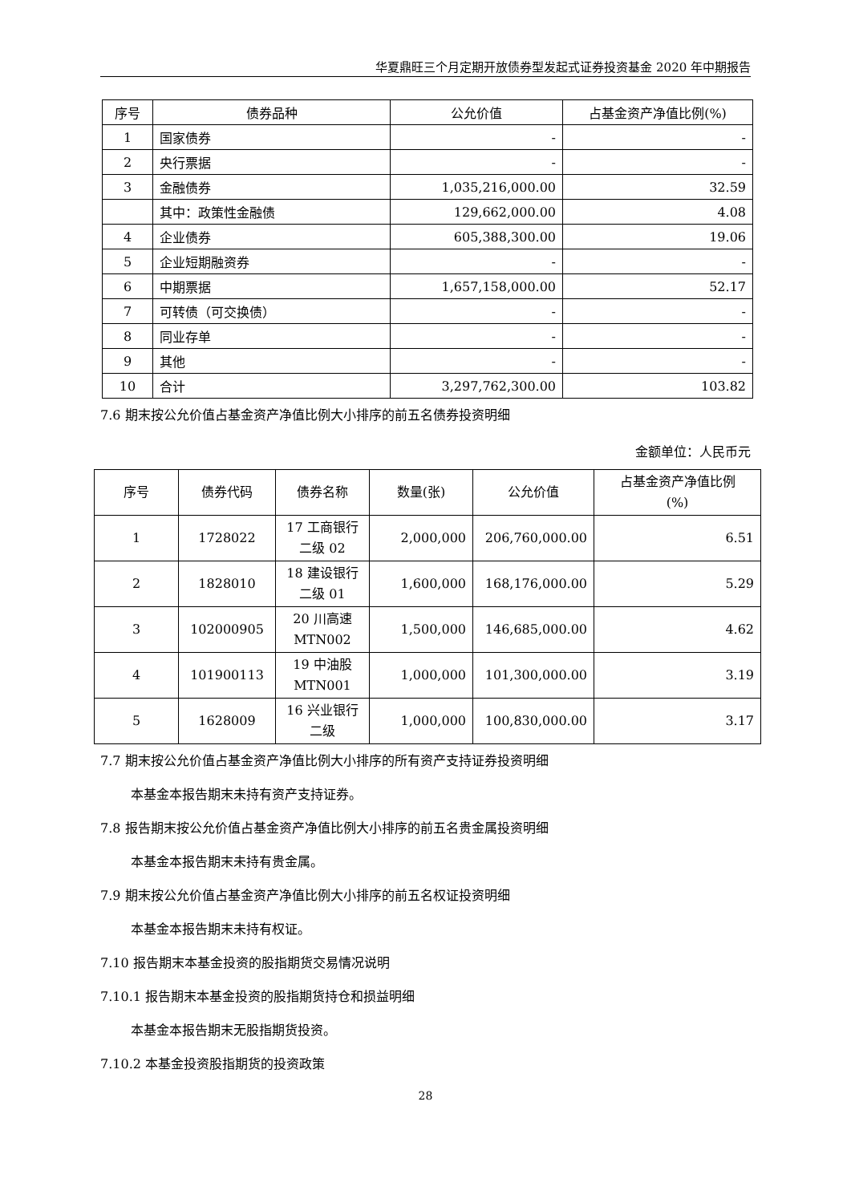华夏鼎旺三个月定期开放债券型发起式证券投资基金 2020 年中期报告
| 序号 | 债券品种 | 公允价值 | 占基金资产净值比例(%) |
| --- | --- | --- | --- |
| 1 | 国家债券 | - | - |
| 2 | 央行票据 | - | - |
| 3 | 金融债券 | 1,035,216,000.00 | 32.59 |
| | 其中：政策性金融债 | 129,662,000.00 | 4.08 |
| 4 | 企业债券 | 605,388,300.00 | 19.06 |
| 5 | 企业短期融资券 | - | - |
| 6 | 中期票据 | 1,657,158,000.00 | 52.17 |
| 7 | 可转债（可交换债） | - | - |
| 8 | 同业存单 | - | - |
| 9 | 其他 | - | - |
| 10 | 合计 | 3,297,762,300.00 | 103.82 |
7.6 期末按公允价值占基金资产净值比例大小排序的前五名债券投资明细
金额单位：人民币元
| 序号 | 债券代码 | 债券名称 | 数量(张) | 公允价值 | 占基金资产净值比例 (%) |
| --- | --- | --- | --- | --- | --- |
| 1 | 1728022 | 17 工商银行 二级 02 | 2,000,000 | 206,760,000.00 | 6.51 |
| 2 | 1828010 | 18 建设银行 二级 01 | 1,600,000 | 168,176,000.00 | 5.29 |
| 3 | 102000905 | 20 川高速 MTN002 | 1,500,000 | 146,685,000.00 | 4.62 |
| 4 | 101900113 | 19 中油股 MTN001 | 1,000,000 | 101,300,000.00 | 3.19 |
| 5 | 1628009 | 16 兴业银行 二级 | 1,000,000 | 100,830,000.00 | 3.17 |
7.7 期末按公允价值占基金资产净值比例大小排序的所有资产支持证券投资明细
本基金本报告期末未持有资产支持证券。
7.8 报告期末按公允价值占基金资产净值比例大小排序的前五名贵金属投资明细
本基金本报告期末未持有贵金属。
7.9 期末按公允价值占基金资产净值比例大小排序的前五名权证投资明细
本基金本报告期末未持有权证。
7.10 报告期末本基金投资的股指期货交易情况说明
7.10.1 报告期末本基金投资的股指期货持仓和损益明细
本基金本报告期末无股指期货投资。
7.10.2 本基金投资股指期货的投资政策
28